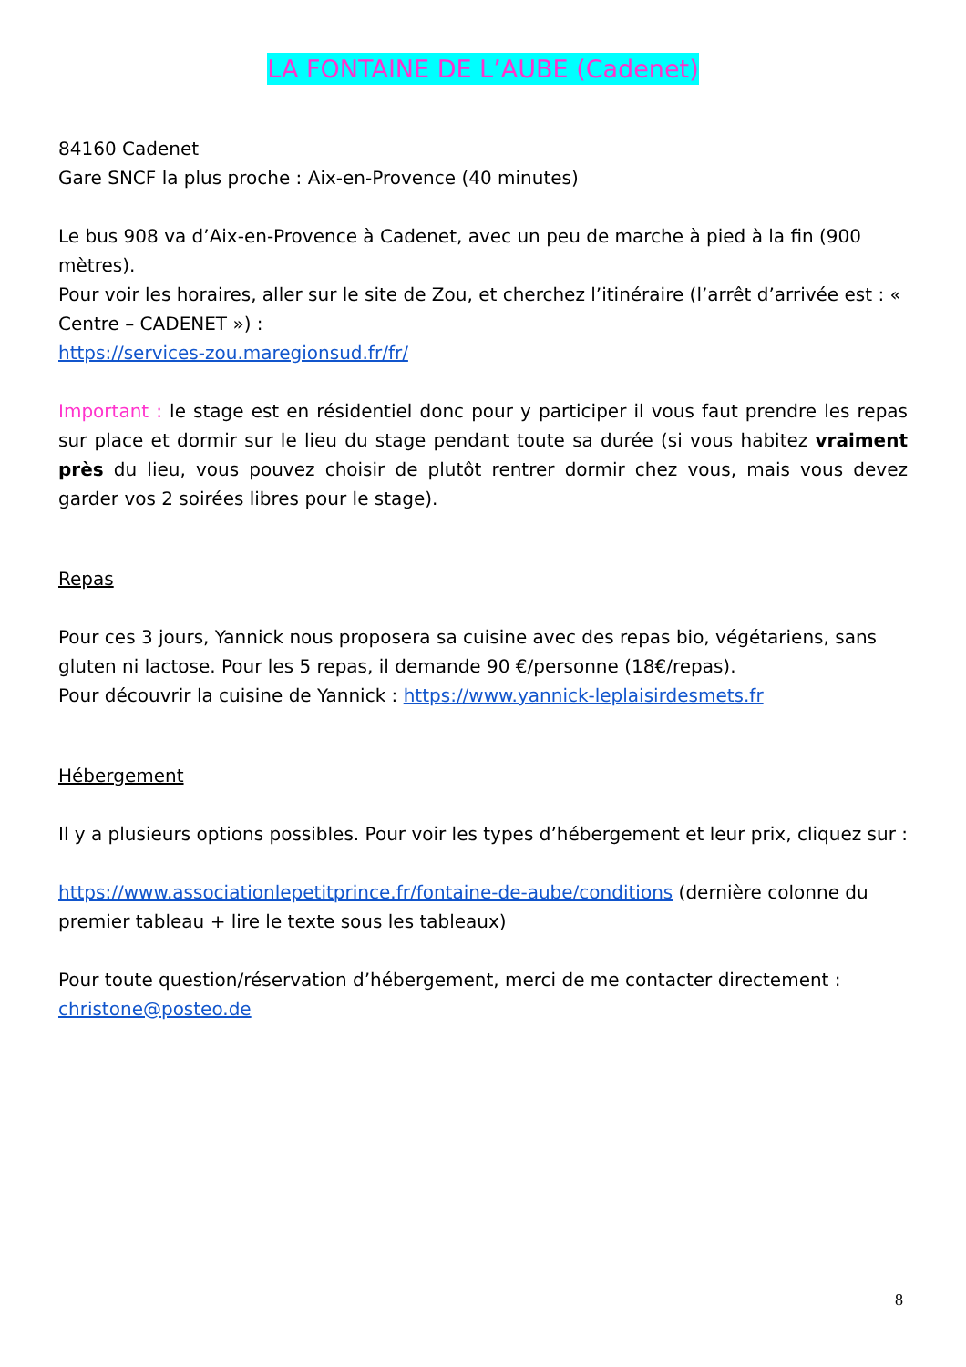LA FONTAINE DE L’AUBE (Cadenet)
84160 Cadenet
Gare SNCF la plus proche : Aix-en-Provence (40 minutes)
Le bus 908 va d’Aix-en-Provence à Cadenet, avec un peu de marche à pied à la fin (900 mètres).
Pour voir les horaires, aller sur le site de Zou, et cherchez l’itinéraire (l’arrêt d’arrivée est : « Centre – CADENET ») :
https://services-zou.maregionsud.fr/fr/
Important : le stage est en résidentiel donc pour y participer il vous faut prendre les repas sur place et dormir sur le lieu du stage pendant toute sa durée (si vous habitez vraiment près du lieu, vous pouvez choisir de plutôt rentrer dormir chez vous, mais vous devez garder vos 2 soirées libres pour le stage).
Repas
Pour ces 3 jours, Yannick nous proposera sa cuisine avec des repas bio, végétariens, sans gluten ni lactose. Pour les 5 repas, il demande 90 €/personne (18€/repas).
Pour découvrir la cuisine de Yannick : https://www.yannick-leplaisirdesmets.fr
Hébergement
Il y a plusieurs options possibles. Pour voir les types d’hébergement et leur prix, cliquez sur :
https://www.associationlepetitprince.fr/fontaine-de-aube/conditions (dernière colonne du premier tableau + lire le texte sous les tableaux)
Pour toute question/réservation d’hébergement, merci de me contacter directement : christone@posteo.de
8